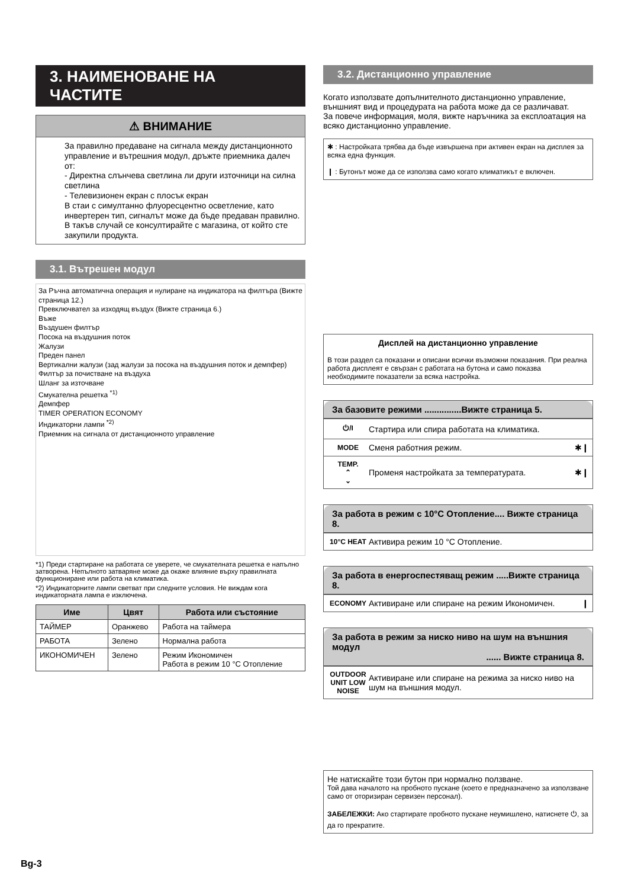3. НАИМЕНОВАНЕ НА ЧАСТИТЕ
⚠ ВНИМАНИЕ
За правилно предаване на сигнала между дистанционното управление и вътрешния модул, дръжте приемника далеч от:
- Директна слънчева светлина ли други източници на силна светлина
- Телевизионен екран с плосък екран
В стаи с симултанно флуоресцентно осветление, като инвертерен тип, сигналът може да бъде предаван правилно. В такъв случай се консултирайте с магазина, от който сте закупили продукта.
3.1. Вътрешен модул
За Ръчна автоматична операция и нулиране на индикатора на филтъра (Вижте страница 12.)
Превключвател за изходящ въздух (Вижте страница 6.)
Въже
Въздушен филтър
Посока на въздушния поток
Жалузи
Преден панел
Вертикални жалузи (зад жалузи за посока на въздушния поток и демпфер)
Филтър за почистване на въздуха
Шланг за източване
Смукателна решетка <sup>*1)</sup>
Демпфер
TIMER OPERATION ECONOMY
Индикаторни лампи <sup>*2)</sup>
Приемник на сигнала от дистанционното управление
*1) Преди стартиране на работата се уверете, че смукателната решетка е напълно затворена. Непълното затваряне може да окаже влияние върху правилната функциониране или работа на климатика.
*2) Индикаторните лампи светват при следните условия. Не виждам кога индикаторната лампа е изключена.
| Име | Цвят | Работа или състояние |
| --- | --- | --- |
| ТАЙМЕР | Оранжево | Работа на таймера |
| РАБОТА | Зелено | Нормална работа |
| ИКОНОМИЧЕН | Зелено | Режим Икономичен Работа в режим 10 °C Отопление |
3.2. Дистанционно управление
Когато използвате допълнителното дистанционно управление, външният вид и процедурата на работа може да се различават.
За повече информация, моля, вижте наръчника за експлоатация на всяко дистанционно управление.
✱ : Настройката трябва да бъде извършена при активен екран на дисплея за всяка една функция.
❙ : Бутонът може да се използва само когато климатикът е включен.
Дисплей на дистанционно управление
В този раздел са показани и описани всички възможни показания. При реална работа дисплеят е свързан с работата на бутона и само показва необходимите показатели за всяка настройка.
За базовите режими ...............Вижте страница 5.
⏻/I Стартира или спира работата на климатика.
MODE Сменя работния режим. ✱❙
TEMP.
⌃
⌄ Променя настройката за температурата. ✱❙
За работа в режим с 10°C Отопление.... Вижте страница 8.
10°C HEAT Активира режим 10 °C Отопление.
За работа в енергоспестяващ режим .....Вижте страница 8.
ECONOMY Активиране или спиране на режим Икономичен. ❙
За работа в режим за ниско ниво на шум на външния модул
...... Вижте страница 8.
OUTDOOR UNIT LOW NOISE Активиране или спиране на режима за ниско ниво на шум на външния модул.
Не натискайте този бутон при нормално ползване.
Той дава началото на пробното пускане (което е предназначено за използване само от оторизиран сервизен персонал).
ЗАБЕЛЕЖКИ: Ако стартирате пробното пускане неумишлено, натиснете ⏻, за да го прекратите.
Bg-3